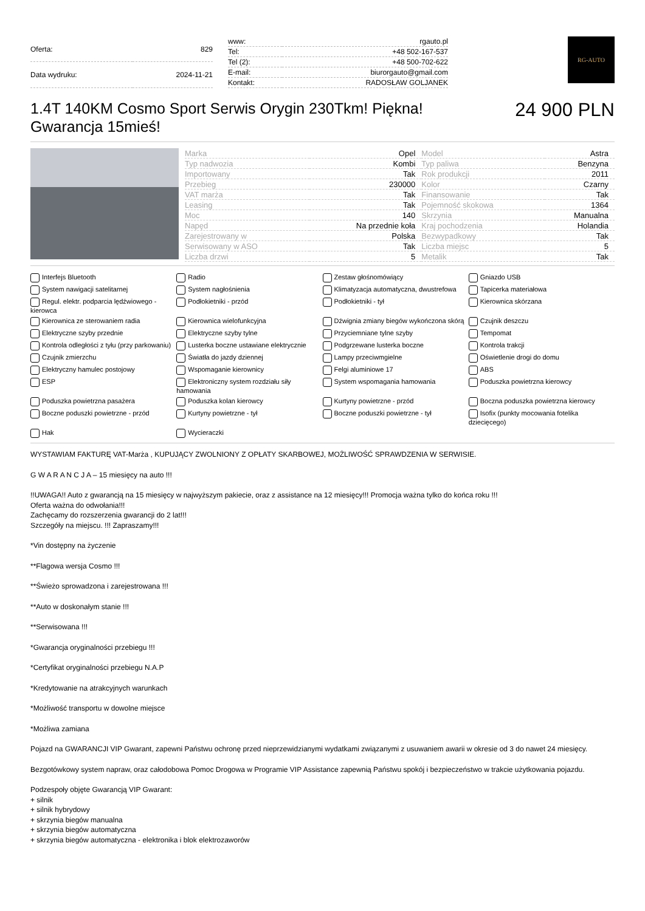| Oferta: | 829 |
| Data wydruku: | 2024-11-21 |
| www: | rgauto.pl |
| Tel: | +48 502-167-537 |
| Tel (2): | +48 500-702-622 |
| E-mail: | biurorgauto@gmail.com |
| Kontakt: | RADOSŁAW GOLJANEK |
RG-AUTO
1.4T 140KM Cosmo Sport Serwis Orygin 230Tkm! Piękna! Gwarancja 15mieś!
24 900 PLN
| Marka | Opel | Model | Astra |
| Typ nadwozia | Kombi | Typ paliwa | Benzyna |
| Importowany | Tak | Rok produkcji | 2011 |
| Przebieg | 230000 | Kolor | Czarny |
| VAT marża | Tak | Finansowanie | Tak |
| Leasing | Tak | Pojemność skokowa | 1364 |
| Moc | 140 | Skrzynia | Manualna |
| Napęd | Na przednie koła | Kraj pochodzenia | Holandia |
| Zarejestrowany w | Polska | Bezwypadkowy | Tak |
| Serwisowany w ASO | Tak | Liczba miejsc | 5 |
| Liczba drzwi | 5 | Metalik | Tak |
Interfejs Bluetooth
Radio
Zestaw głośnomówiący
Gniazdo USB
System nawigacji satelitarnej
System nagłośnienia
Klimatyzacja automatyczna, dwustrefowa
Tapicerka materiałowa
Regul. elektr. podparcia lędźwiowego - kierowca
Podłokietniki - przód
Podłokietniki - tył
Kierownica skórzana
Kierownica ze sterowaniem radia
Kierownica wielofunkcyjna
Dźwignia zmiany biegów wykończona skórą
Czujnik deszczu
Elektryczne szyby przednie
Elektryczne szyby tylne
Przyciemniane tylne szyby
Tempomat
Kontrola odległości z tyłu (przy parkowaniu)
Lusterka boczne ustawiane elektrycznie
Podgrzewane lusterka boczne
Kontrola trakcji
Czujnik zmierzchu
Światła do jazdy dziennej
Lampy przeciwmgielne
Oświetlenie drogi do domu
Elektryczny hamulec postojowy
Wspomaganie kierownicy
Felgi aluminiowe 17
ABS
ESP
Elektroniczny system rozdziału siły hamowania
System wspomagania hamowania
Poduszka powietrzna kierowcy
Poduszka powietrzna pasażera
Poduszka kolan kierowcy
Kurtyny powietrzne - przód
Boczna poduszka powietrzna kierowcy
Boczne poduszki powietrzne - przód
Kurtyny powietrzne - tył
Boczne poduszki powietrzne - tył
Isofix (punkty mocowania fotelika dziecięcego)
Hak
Wycieraczki
WYSTAWIAM FAKTURĘ VAT-Marża , KUPUJĄCY ZWOLNIONY Z OPŁATY SKARBOWEJ, MOŻLIWOŚĆ SPRAWDZENIA W SERWISIE.
G W A R A N C J A – 15 miesięcy na auto !!!
!!UWAGA!! Auto z gwarancją na 15 miesięcy w najwyższym pakiecie, oraz z assistance na 12 miesięcy!!! Promocja ważna tylko do końca roku !!!
Oferta ważna do odwołania!!!
Zachęcamy do rozszerzenia gwarancji do 2 lat!!!
Szczegóły na miejscu. !!! Zapraszamy!!!
*Vin dostępny na życzenie
**Flagowa wersja Cosmo !!!
**Świeżo sprowadzona i zarejestrowana !!!
**Auto w doskonałym stanie !!!
**Serwisowana !!!
*Gwarancja oryginalności przebiegu !!!
*Certyfikat oryginalności przebiegu N.A.P
*Kredytowanie na atrakcyjnych warunkach
*Możliwość transportu w dowolne miejsce
*Możliwa zamiana
Pojazd na GWARANCJI VIP Gwarant, zapewni Państwu ochronę przed nieprzewidzianymi wydatkami związanymi z usuwaniem awarii w okresie od 3 do nawet 24 miesięcy.
Bezgotówkowy system napraw, oraz całodobowa Pomoc Drogowa w Programie VIP Assistance zapewnią Państwu spokój i bezpieczeństwo w trakcie użytkowania pojazdu.
Podzespoły objęte Gwarancją VIP Gwarant:
+ silnik
+ silnik hybrydowy
+ skrzynia biegów manualna
+ skrzynia biegów automatyczna
+ skrzynia biegów automatyczna - elektronika i blok elektrozaworów